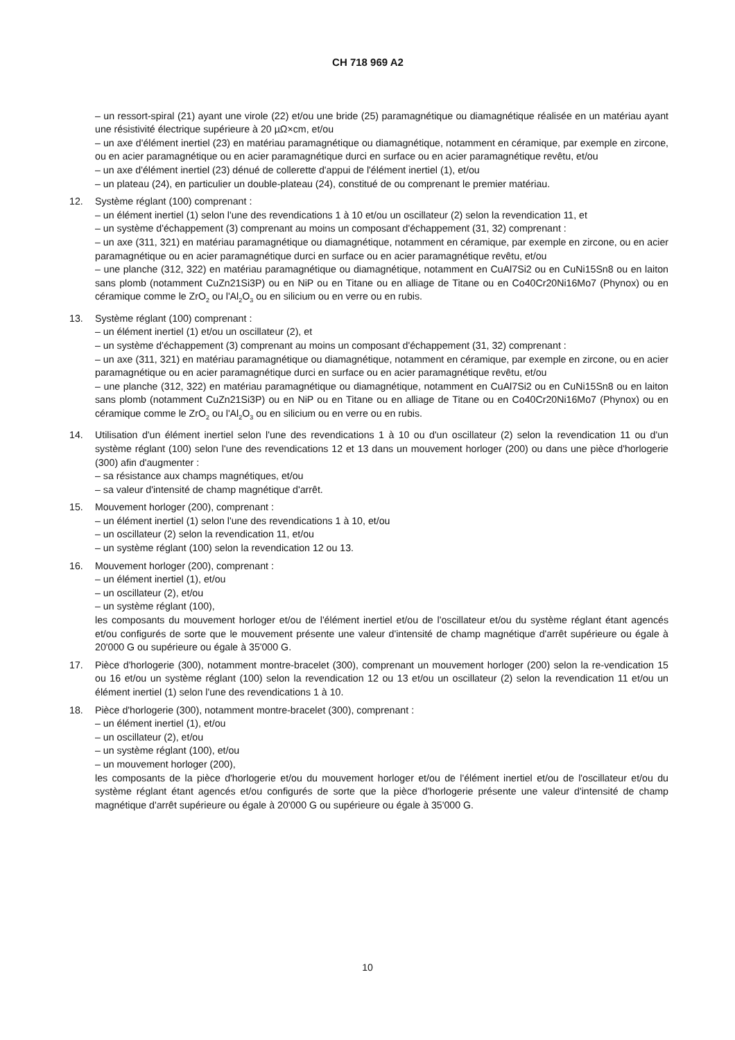CH 718 969 A2
– un ressort-spiral (21) ayant une virole (22) et/ou une bride (25) paramagnétique ou diamagnétique réalisée en un matériau ayant une résistivité électrique supérieure à 20 µΩ×cm, et/ou
– un axe d'élément inertiel (23) en matériau paramagnétique ou diamagnétique, notamment en céramique, par exemple en zircone, ou en acier paramagnétique ou en acier paramagnétique durci en surface ou en acier paramagnétique revêtu, et/ou
– un axe d'élément inertiel (23) dénué de collerette d'appui de l'élément inertiel (1), et/ou
– un plateau (24), en particulier un double-plateau (24), constitué de ou comprenant le premier matériau.
12. Système réglant (100) comprenant :
– un élément inertiel (1) selon l'une des revendications 1 à 10 et/ou un oscillateur (2) selon la revendication 11, et
– un système d'échappement (3) comprenant au moins un composant d'échappement (31, 32) comprenant :
– un axe (311, 321) en matériau paramagnétique ou diamagnétique, notamment en céramique, par exemple en zircone, ou en acier paramagnétique ou en acier paramagnétique durci en surface ou en acier paramagnétique revêtu, et/ou
– une planche (312, 322) en matériau paramagnétique ou diamagnétique, notamment en CuAl7Si2 ou en CuNi15Sn8 ou en laiton sans plomb (notamment CuZn21Si3P) ou en NiP ou en Titane ou en alliage de Titane ou en Co40Cr20Ni16Mo7 (Phynox) ou en céramique comme le ZrO<sub>2</sub> ou l'Al<sub>2</sub>O<sub>3</sub> ou en silicium ou en verre ou en rubis.
13. Système réglant (100) comprenant :
– un élément inertiel (1) et/ou un oscillateur (2), et
– un système d'échappement (3) comprenant au moins un composant d'échappement (31, 32) comprenant :
– un axe (311, 321) en matériau paramagnétique ou diamagnétique, notamment en céramique, par exemple en zircone, ou en acier paramagnétique ou en acier paramagnétique durci en surface ou en acier paramagnétique revêtu, et/ou
– une planche (312, 322) en matériau paramagnétique ou diamagnétique, notamment en CuAl7Si2 ou en CuNi15Sn8 ou en laiton sans plomb (notamment CuZn21Si3P) ou en NiP ou en Titane ou en alliage de Titane ou en Co40Cr20Ni16Mo7 (Phynox) ou en céramique comme le ZrO<sub>2</sub> ou l'Al<sub>2</sub>O<sub>3</sub> ou en silicium ou en verre ou en rubis.
14. Utilisation d'un élément inertiel selon l'une des revendications 1 à 10 ou d'un oscillateur (2) selon la revendication 11 ou d'un système réglant (100) selon l'une des revendications 12 et 13 dans un mouvement horloger (200) ou dans une pièce d'horlogerie (300) afin d'augmenter :
– sa résistance aux champs magnétiques, et/ou
– sa valeur d'intensité de champ magnétique d'arrêt.
15. Mouvement horloger (200), comprenant :
– un élément inertiel (1) selon l'une des revendications 1 à 10, et/ou
– un oscillateur (2) selon la revendication 11, et/ou
– un système réglant (100) selon la revendication 12 ou 13.
16. Mouvement horloger (200), comprenant :
– un élément inertiel (1), et/ou
– un oscillateur (2), et/ou
– un système réglant (100),
les composants du mouvement horloger et/ou de l'élément inertiel et/ou de l'oscillateur et/ou du système réglant étant agencés et/ou configurés de sorte que le mouvement présente une valeur d'intensité de champ magnétique d'arrêt supérieure ou égale à 20'000 G ou supérieure ou égale à 35'000 G.
17. Pièce d'horlogerie (300), notamment montre-bracelet (300), comprenant un mouvement horloger (200) selon la re-vendication 15 ou 16 et/ou un système réglant (100) selon la revendication 12 ou 13 et/ou un oscillateur (2) selon la revendication 11 et/ou un élément inertiel (1) selon l'une des revendications 1 à 10.
18. Pièce d'horlogerie (300), notamment montre-bracelet (300), comprenant :
– un élément inertiel (1), et/ou
– un oscillateur (2), et/ou
– un système réglant (100), et/ou
– un mouvement horloger (200),
les composants de la pièce d'horlogerie et/ou du mouvement horloger et/ou de l'élément inertiel et/ou de l'oscillateur et/ou du système réglant étant agencés et/ou configurés de sorte que la pièce d'horlogerie présente une valeur d'intensité de champ magnétique d'arrêt supérieure ou égale à 20'000 G ou supérieure ou égale à 35'000 G.
10